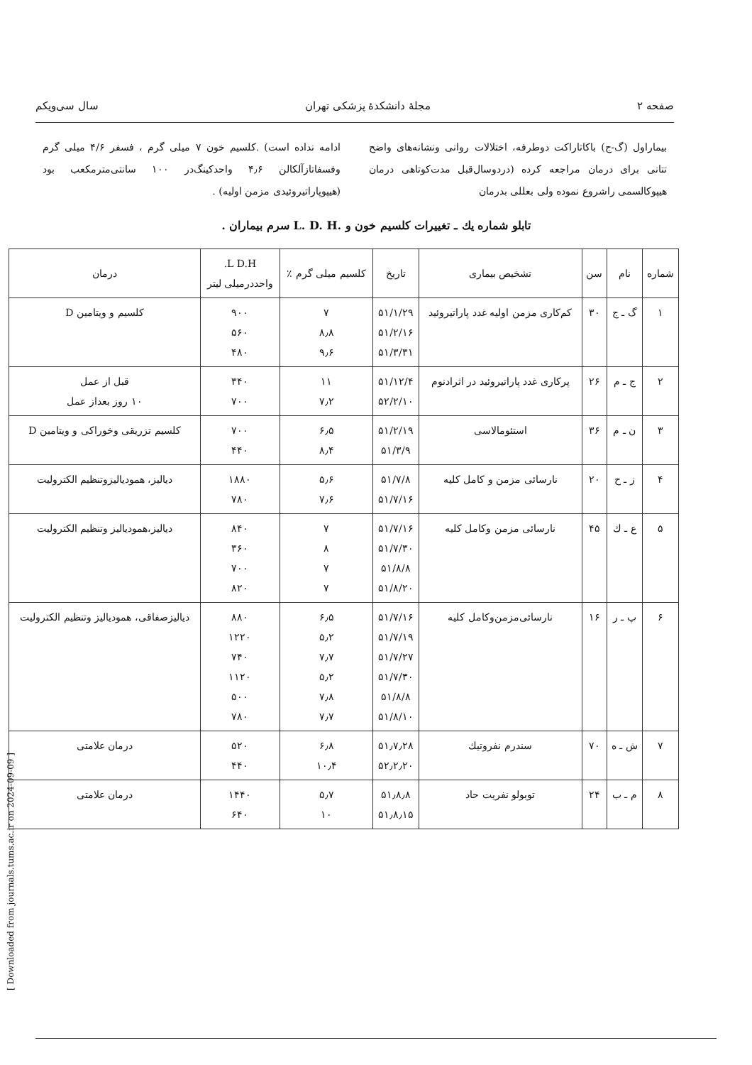صفحه ۲ مجلهٔ دانشکدهٔ پزشکی تهران سال سی‌ویکم
بیماراول (گ-ج) باکاتاراکت دوطرفه، اختلالات روانی ونشانه‌های واضح تتانی برای درمان مراجعه کرده (دردوسال‌قبل مدت‌کوتاهی درمان هیپوکالسمی راشروع نموده ولی بعللی بدرمان
ادامه نداده است) .کلسیم خون ۷ میلی گرم ، فسفر ۴/۶ میلی گرم وفسفاتازآلکالن ۴٫۶ واحدکینگ‌در ۱۰۰ سانتی‌مترمکعب بود (هیپوپاراتیروئیدی مزمن اولیه) .
تابلو شماره یك ـ تغییرات كلسیم خون و .L. D. H سرم بیماران .
| شماره | نام | سن | تشخیص بیماری | تاریخ | کلسیم میلی گرم ٪ | L D.H. واحددرمیلی لیتر | درمان |
| --- | --- | --- | --- | --- | --- | --- | --- |
| ۱ | گ ـ ج | ۳۰ | کم‌کاری مزمن اولیه غدد پاراتیروئید | ۵۱/۱/۲۹ ۵۱/۲/۱۶ ۵۱/۳/۳۱ | ۷ ۸٫۸ ۹٫۶ | ۹۰۰ ۵۶۰ ۴۸۰ | کلسیم و ویتامین D |
| ۲ | ج ـ م | ۲۶ | پرکاری غدد پاراتیروئید در اثرادنوم | ۵۱/۱۲/۴ ۵۲/۲/۱۰ | ۱۱ ۷٫۲ | ۳۴۰ ۷۰۰ | قبل از عمل ۱۰ روز بعداز عمل |
| ۳ | ن ـ م | ۳۶ | استئومالاسی | ۵۱/۲/۱۹ ۵۱/۳/۹ | ۶٫۵ ۸٫۴ | ۷۰۰ ۴۴۰ | کلسیم تزریقی وخوراکی و ویتامین D |
| ۴ | ز ـ ح | ۲۰ | نارسائی مزمن و کامل کلیه | ۵۱/۷/۸ ۵۱/۷/۱۶ | ۵٫۶ ۷٫۶ | ۱۸۸۰ ۷۸۰ | دیالیز، همودیالیزوتنظیم الکترولیت |
| ۵ | ع ـ ك | ۴۵ | نارسائی مزمن وکامل کلیه | ۵۱/۷/۱۶ ۵۱/۷/۳۰ ۵۱/۸/۸ ۵۱/۸/۲۰ | ۷ ۸ ۷ ۷ | ۸۴۰ ۳۶۰ ۷۰۰ ۸۲۰ | دیالیز،همودیالیز وتنظیم الکترولیت |
| ۶ | پ ـ ر | ۱۶ | نارسائی‌مزمن‌وکامل کلیه | ۵۱/۷/۱۶ ۵۱/۷/۱۹ ۵۱/۷/۲۷ ۵۱/۷/۳۰ ۵۱/۸/۸ ۵۱/۸/۱۰ | ۶٫۵ ۵٫۲ ۷٫۷ ۵٫۲ ۷٫۸ ۷٫۷ | ۸۸۰ ۱۲۲۰ ۷۴۰ ۱۱۲۰ ۵۰۰ ۷۸۰ | دیالیزصفاقی، همودیالیز وتنظیم الکترولیت |
| ۷ | ش ـ ه | ۷۰ | سندرم نفروتیك | ۵۱٫۷٫۲۸ ۵۲٫۲٫۲۰ | ۶٫۸ ۱۰٫۴ | ۵۲۰ ۴۴۰ | درمان علامتی |
| ۸ | م ـ ب | ۲۴ | توبولو نفریت حاد | ۵۱٫۸٫۸ ۵۱٫۸٫۱۵ | ۵٫۷ ۱۰ | ۱۴۴۰ ۶۴۰ | درمان علامتی |
[ Downloaded from journals.tums.ac.ir on 2024-09-09 ]